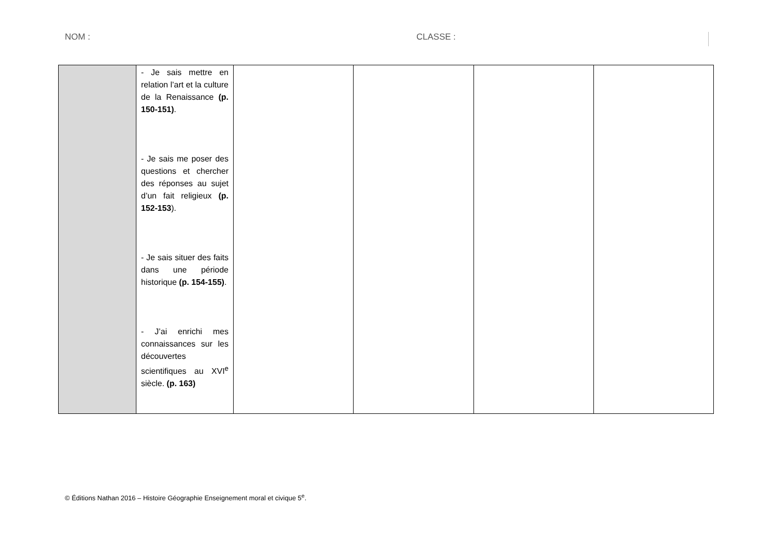NOM : CLASSE :
| | - Je sais mettre en relation l’art et la culture de la Renaissance (p. 150-151) . - Je sais me poser des questions et chercher des réponses au sujet d’un fait religieux (p. 152-153 ). - Je sais situer des faits dans une période historique (p. 154-155) . - J’ai enrichi mes connaissances sur les découvertes scientifiques au XVI<sup>e</sup> siècle. (p. 163) | | | | |
© Éditions Nathan 2016 – Histoire Géographie Enseignement moral et civique 5<sup>e</sup>.